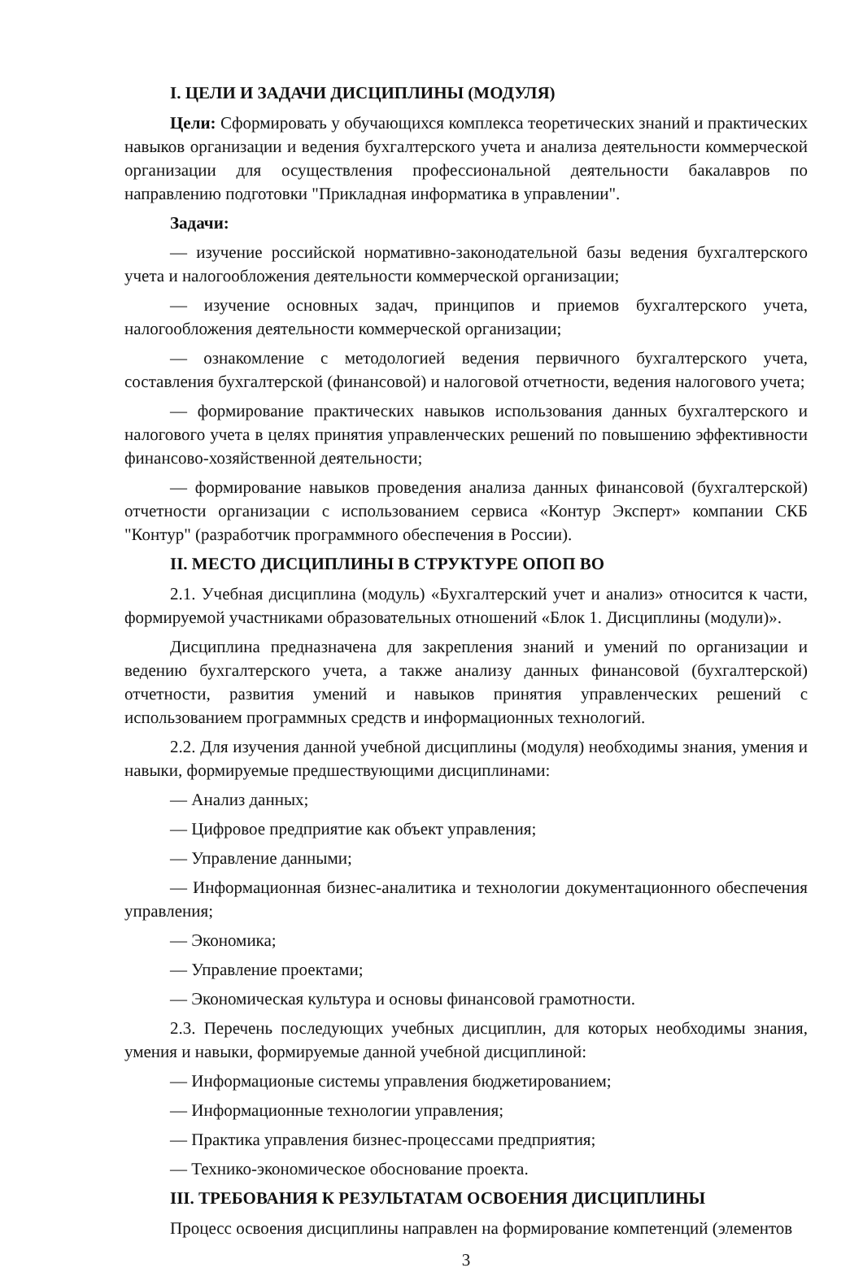I. ЦЕЛИ И ЗАДАЧИ ДИСЦИПЛИНЫ (МОДУЛЯ)
Цели: Сформировать у обучающихся комплекса теоретических знаний и практических навыков организации и ведения бухгалтерского учета и анализа деятельности коммерческой организации для осуществления профессиональной деятельности бакалавров по направлению подготовки "Прикладная информатика в управлении".
Задачи:
— изучение российской нормативно-законодательной базы ведения бухгалтерского учета и налогообложения деятельности коммерческой организации;
— изучение основных задач, принципов и приемов бухгалтерского учета, налогообложения деятельности коммерческой организации;
— ознакомление с методологией ведения первичного бухгалтерского учета, составления бухгалтерской (финансовой) и налоговой отчетности, ведения налогового учета;
— формирование практических навыков использования данных бухгалтерского и налогового учета в целях принятия управленческих решений по повышению эффективности финансово-хозяйственной деятельности;
— формирование навыков проведения анализа данных финансовой (бухгалтерской) отчетности организации с использованием сервиса «Контур Эксперт» компании СКБ "Контур" (разработчик программного обеспечения в России).
II. МЕСТО ДИСЦИПЛИНЫ В СТРУКТУРЕ ОПОП ВО
2.1. Учебная дисциплина (модуль) «Бухгалтерский учет и анализ» относится к части, формируемой участниками образовательных отношений «Блок 1. Дисциплины (модули)».
Дисциплина предназначена для закрепления знаний и умений по организации и ведению бухгалтерского учета, а также анализу данных финансовой (бухгалтерской) отчетности, развития умений и навыков принятия управленческих решений с использованием программных средств и информационных технологий.
2.2. Для изучения данной учебной дисциплины (модуля) необходимы знания, умения и навыки, формируемые предшествующими дисциплинами:
— Анализ данных;
— Цифровое предприятие как объект управления;
— Управление данными;
— Информационная бизнес-аналитика и технологии документационного обеспечения управления;
— Экономика;
— Управление проектами;
— Экономическая культура и основы финансовой грамотности.
2.3. Перечень последующих учебных дисциплин, для которых необходимы знания, умения и навыки, формируемые данной учебной дисциплиной:
— Информационые системы управления бюджетированием;
— Информационные технологии управления;
— Практика управления бизнес-процессами предприятия;
— Технико-экономическое обоснование проекта.
III. ТРЕБОВАНИЯ К РЕЗУЛЬТАТАМ ОСВОЕНИЯ ДИСЦИПЛИНЫ
Процесс освоения дисциплины направлен на формирование компетенций (элементов
3